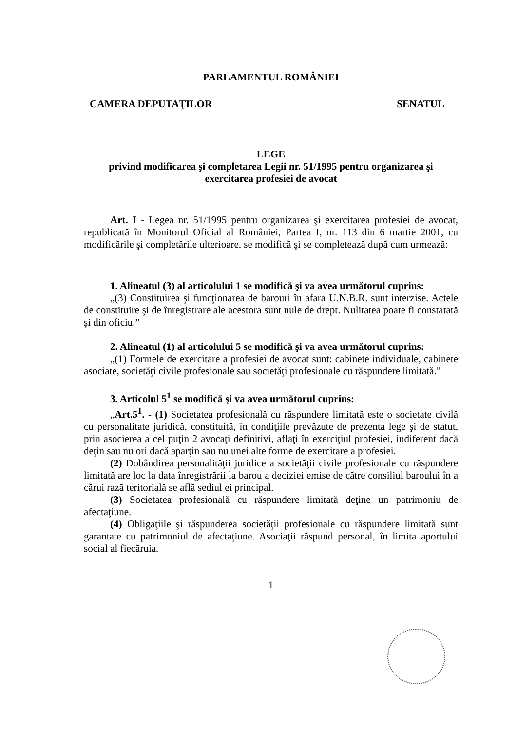PARLAMENTUL ROMÂNIEI
CAMERA DEPUTAŢILOR SENATUL
LEGE
privind modificarea şi completarea Legii nr. 51/1995 pentru organizarea şi exercitarea profesiei de avocat
Art. I - Legea nr. 51/1995 pentru organizarea şi exercitarea profesiei de avocat, republicată în Monitorul Oficial al României, Partea I, nr. 113 din 6 martie 2001, cu modificările şi completările ulterioare, se modifică şi se completează după cum urmează:
1. Alineatul (3) al articolului 1 se modifică şi va avea următorul cuprins:
„(3) Constituirea şi funcţionarea de barouri în afara U.N.B.R. sunt interzise. Actele de constituire şi de înregistrare ale acestora sunt nule de drept. Nulitatea poate fi constatată şi din oficiu.”
2. Alineatul (1) al articolului 5 se modifică şi va avea următorul cuprins:
„(1) Formele de exercitare a profesiei de avocat sunt: cabinete individuale, cabinete asociate, societăţi civile profesionale sau societăţi profesionale cu răspundere limitată."
3. Articolul 5<sup>1</sup> se modifică şi va avea următorul cuprins:
„Art.5<sup>1</sup>. - (1) Societatea profesională cu răspundere limitată este o societate civilă cu personalitate juridică, constituită, în condiţiile prevăzute de prezenta lege şi de statut, prin asocierea a cel puţin 2 avocaţi definitivi, aflaţi în exerciţiul profesiei, indiferent dacă deţin sau nu ori dacă aparţin sau nu unei alte forme de exercitare a profesiei.
(2) Dobândirea personalităţii juridice a societăţii civile profesionale cu răspundere limitată are loc la data înregistrării la barou a deciziei emise de către consiliul baroului în a cărui rază teritorială se află sediul ei principal.
(3) Societatea profesională cu răspundere limitată deţine un patrimoniu de afectaţiune.
(4) Obligaţiile şi răspunderea societăţii profesionale cu răspundere limitată sunt garantate cu patrimoniul de afectaţiune. Asociaţii răspund personal, în limita aportului social al fiecăruia.
1